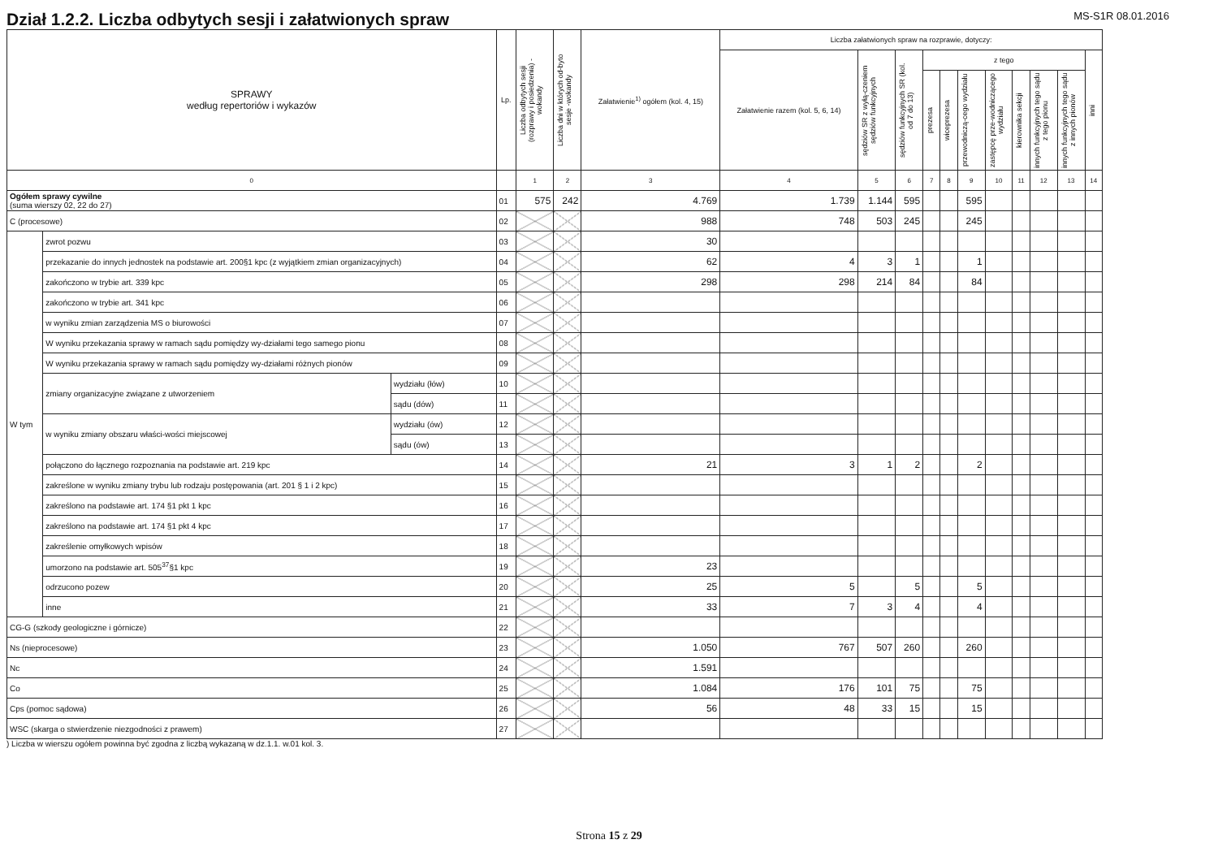Dział 1.2.2. Liczba odbytych sesji i załatwionych spraw
MS-S1R 08.01.2016
| SPRAWY według repertoriów i wykazów | | | Lp. | Liczba odbytych sesji (rozprawy i posiedzenia) - wokandy | Liczba dni w których od-byto sesje -wokandy | Załatwienie<sup>1)</sup> ogółem (kol. 4, 15) | Liczba załatwionych spraw na rozprawie, dotyczy: | | | | | | | | | | |
| --- | --- | --- | --- | --- | --- | --- | --- | --- | --- | --- | --- | --- | --- | --- | --- | --- | --- |
| | | | | | | | Załatwienie razem (kol. 5, 6, 14) | sędziów SR z wyłą-czeniem sędziów funkcyjnych | sędziów funkcyjnych SR (kol. od 7 do 13) | z tego | | | | | | | inni |
| | | | | | | | | | | prezesa | wiceprezesa | przewodniczą-cego wydziału | zastępcę prze-wodniczącego wydziału | kierownika sekcji | innych funkcyjnych tego sądu z tego pionu | innych funkcyjnych tego sądu z innych pionów | |
| 0 | | | | 1 | 2 | 3 | 4 | 5 | 6 | 7 | 8 | 9 | 10 | 11 | 12 | 13 | 14 |
| Ogółem sprawy cywilne (suma wierszy 02, 22 do 27) | | | 01 | 575 | 242 | 4.769 | 1.739 | 1.144 | 595 | | | 595 | | | | | |
| C (procesowe) | | | 02 | | | 988 | 748 | 503 | 245 | | | 245 | | | | | |
| W tym | zwrot pozwu | | 03 | | | 30 | | | | | | | | | | | |
| | przekazanie do innych jednostek na podstawie art. 200§1 kpc (z wyjątkiem zmian organizacyjnych) | | 04 | | | 62 | 4 | 3 | 1 | | | 1 | | | | | |
| | zakończono w trybie art. 339 kpc | | 05 | | | 298 | 298 | 214 | 84 | | | 84 | | | | | |
| | zakończono w trybie art. 341 kpc | | 06 | | | | | | | | | | | | | | |
| | w wyniku zmian zarządzenia MS o biurowości | | 07 | | | | | | | | | | | | | | |
| | W wyniku przekazania sprawy w ramach sądu pomiędzy wy-działami tego samego pionu | | 08 | | | | | | | | | | | | | | |
| | W wyniku przekazania sprawy w ramach sądu pomiędzy wy-działami różnych pionów | | 09 | | | | | | | | | | | | | | |
| | zmiany organizacyjne związane z utworzeniem | wydziału (łów) | 10 | | | | | | | | | | | | | | |
| | | sądu (dów) | 11 | | | | | | | | | | | | | | |
| | w wyniku zmiany obszaru właści-wości miejscowej | wydziału (ów) | 12 | | | | | | | | | | | | | | |
| | | sądu (ów) | 13 | | | | | | | | | | | | | | |
| | połączono do łącznego rozpoznania na podstawie art. 219 kpc | | 14 | | | 21 | 3 | 1 | 2 | | | 2 | | | | | |
| | zakreślone w wyniku zmiany trybu lub rodzaju postępowania (art. 201 § 1 i 2 kpc) | | 15 | | | | | | | | | | | | | | |
| | zakreślono na podstawie art. 174 §1 pkt 1 kpc | | 16 | | | | | | | | | | | | | | |
| | zakreślono na podstawie art. 174 §1 pkt 4 kpc | | 17 | | | | | | | | | | | | | | |
| | zakreślenie omyłkowych wpisów | | 18 | | | | | | | | | | | | | | |
| | umorzono na podstawie art. 505<sup>37</sup>§1 kpc | | 19 | | | 23 | | | | | | | | | | | |
| | odrzucono pozew | | 20 | | | 25 | 5 | | 5 | | | 5 | | | | | |
| | inne | | 21 | | | 33 | 7 | 3 | 4 | | | 4 | | | | | |
| CG-G (szkody geologiczne i górnicze) | | | 22 | | | | | | | | | | | | | | |
| Ns (nieprocesowe) | | | 23 | | | 1.050 | 767 | 507 | 260 | | | 260 | | | | | |
| Nc | | | 24 | | | 1.591 | | | | | | | | | | | |
| Co | | | 25 | | | 1.084 | 176 | 101 | 75 | | | 75 | | | | | |
| Cps (pomoc sądowa) | | | 26 | | | 56 | 48 | 33 | 15 | | | 15 | | | | | |
| WSC (skarga o stwierdzenie niezgodności z prawem) | | | 27 | | | | | | | | | | | | | | |
) Liczba w wierszu ogółem powinna być zgodna z liczbą wykazaną w dz.1.1. w.01 kol. 3.
Strona 15 z 29